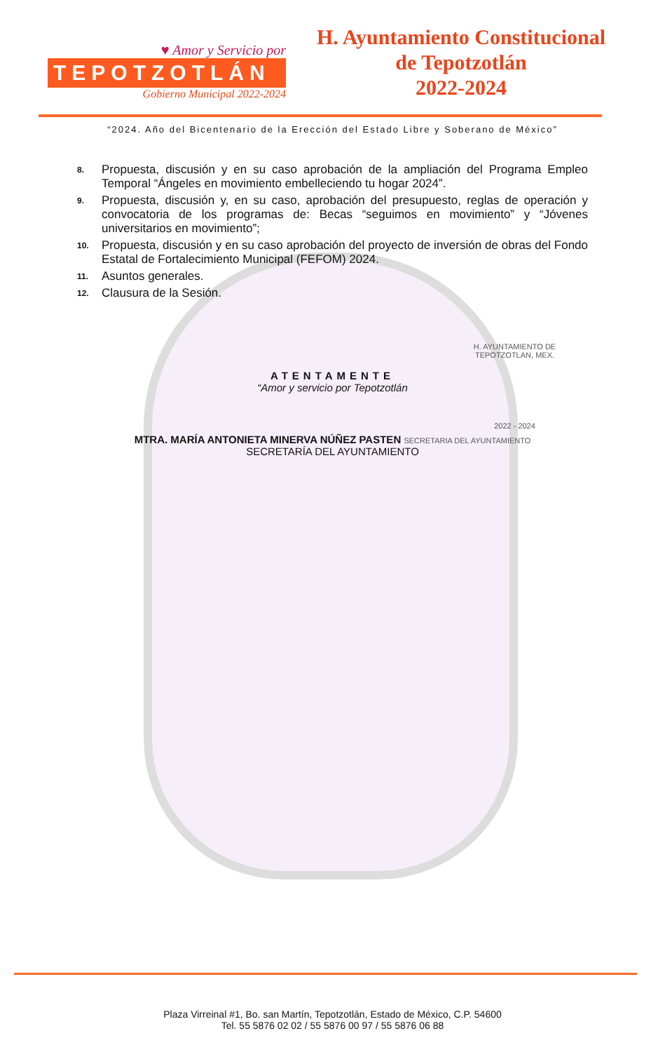♥ Amor y Servicio por
TEPOTZOTLÁN
Gobierno Municipal 2022-2024
H. Ayuntamiento Constitucional
de Tepotzotlán
2022-2024
“2024. Año del Bicentenario de la Erección del Estado Libre y Soberano de México”
8. Propuesta, discusión y en su caso aprobación de la ampliación del Programa Empleo Temporal “Ángeles en movimiento embelleciendo tu hogar 2024”.
9. Propuesta, discusión y, en su caso, aprobación del presupuesto, reglas de operación y convocatoria de los programas de: Becas “seguimos en movimiento” y “Jóvenes universitarios en movimiento”;
10. Propuesta, discusión y en su caso aprobación del proyecto de inversión de obras del Fondo Estatal de Fortalecimiento Municipal (FEFOM) 2024.
11. Asuntos generales.
12. Clausura de la Sesión.
H. AYUNTAMIENTO DE
TEPOTZOTLAN, MEX.
ATENTAMENTE
“Amor y servicio por Tepotzotlán
2022 - 2024
MTRA. MARÍA ANTONIETA MINERVA NÚÑEZ PASTEN SECRETARIA DEL AYUNTAMIENTO
SECRETARÍA DEL AYUNTAMIENTO
Plaza Virreinal #1, Bo. san Martín, Tepotzotlán, Estado de México, C.P. 54600
Tel. 55 5876 02 02 / 55 5876 00 97 / 55 5876 06 88